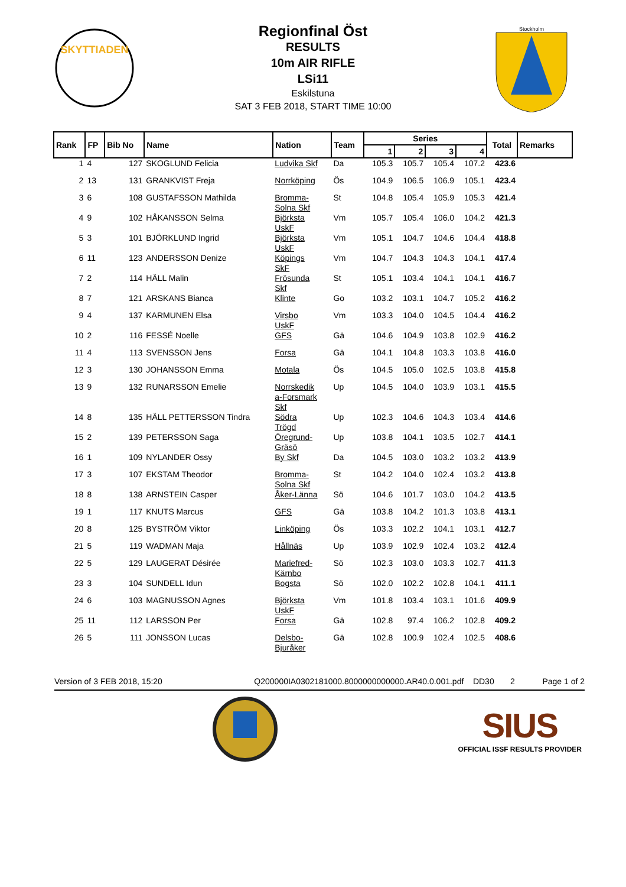SKYTTIADEN
Regionfinal Öst
RESULTS
10m AIR RIFLE
LSi11
Eskilstuna
SAT 3 FEB 2018, START TIME 10:00
Stockholm
| Rank | FP | Bib No | Name | Nation | Team | Series | | | | Total | Remarks |
| --- | --- | --- | --- | --- | --- | --- | --- | --- | --- | --- | --- |
| | | | | | | 1 | 2 | 3 | 4 | | |
| 1 | 4 | 127 | SKOGLUND Felicia | Ludvika Skf | Da | 105.3 | 105.7 | 105.4 | 107.2 | 423.6 | |
| 2 | 13 | 131 | GRANKVIST Freja | Norrköping | Ös | 104.9 | 106.5 | 106.9 | 105.1 | 423.4 | |
| 3 | 6 | 108 | GUSTAFSSON Mathilda | Bromma- Solna Skf | St | 104.8 | 105.4 | 105.9 | 105.3 | 421.4 | |
| 4 | 9 | 102 | HÅKANSSON Selma | Björksta UskF | Vm | 105.7 | 105.4 | 106.0 | 104.2 | 421.3 | |
| 5 | 3 | 101 | BJÖRKLUND Ingrid | Björksta UskF | Vm | 105.1 | 104.7 | 104.6 | 104.4 | 418.8 | |
| 6 | 11 | 123 | ANDERSSON Denize | Köpings SkF | Vm | 104.7 | 104.3 | 104.3 | 104.1 | 417.4 | |
| 7 | 2 | 114 | HÄLL Malin | Frösunda Skf | St | 105.1 | 103.4 | 104.1 | 104.1 | 416.7 | |
| 8 | 7 | 121 | ARSKANS Bianca | Klinte | Go | 103.2 | 103.1 | 104.7 | 105.2 | 416.2 | |
| 9 | 4 | 137 | KARMUNEN Elsa | Virsbo UskF | Vm | 103.3 | 104.0 | 104.5 | 104.4 | 416.2 | |
| 10 | 2 | 116 | FESSÉ Noelle | GFS | Gä | 104.6 | 104.9 | 103.8 | 102.9 | 416.2 | |
| 11 | 4 | 113 | SVENSSON Jens | Forsa | Gä | 104.1 | 104.8 | 103.3 | 103.8 | 416.0 | |
| 12 | 3 | 130 | JOHANSSON Emma | Motala | Ös | 104.5 | 105.0 | 102.5 | 103.8 | 415.8 | |
| 13 | 9 | 132 | RUNARSSON Emelie | Norrskedik a-Forsmark Skf | Up | 104.5 | 104.0 | 103.9 | 103.1 | 415.5 | |
| 14 | 8 | 135 | HÄLL PETTERSSON Tindra | Södra Trögd | Up | 102.3 | 104.6 | 104.3 | 103.4 | 414.6 | |
| 15 | 2 | 139 | PETERSSON Saga | Öregrund- Gräsö | Up | 103.8 | 104.1 | 103.5 | 102.7 | 414.1 | |
| 16 | 1 | 109 | NYLANDER Ossy | By Skf | Da | 104.5 | 103.0 | 103.2 | 103.2 | 413.9 | |
| 17 | 3 | 107 | EKSTAM Theodor | Bromma- Solna Skf | St | 104.2 | 104.0 | 102.4 | 103.2 | 413.8 | |
| 18 | 8 | 138 | ARNSTEIN Casper | Åker-Länna | Sö | 104.6 | 101.7 | 103.0 | 104.2 | 413.5 | |
| 19 | 1 | 117 | KNUTS Marcus | GFS | Gä | 103.8 | 104.2 | 101.3 | 103.8 | 413.1 | |
| 20 | 8 | 125 | BYSTRÖM Viktor | Linköping | Ös | 103.3 | 102.2 | 104.1 | 103.1 | 412.7 | |
| 21 | 5 | 119 | WADMAN Maja | Hållnäs | Up | 103.9 | 102.9 | 102.4 | 103.2 | 412.4 | |
| 22 | 5 | 129 | LAUGERAT Désirée | Mariefred- Kärnbo | Sö | 102.3 | 103.0 | 103.3 | 102.7 | 411.3 | |
| 23 | 3 | 104 | SUNDELL Idun | Bogsta | Sö | 102.0 | 102.2 | 102.8 | 104.1 | 411.1 | |
| 24 | 6 | 103 | MAGNUSSON Agnes | Björksta UskF | Vm | 101.8 | 103.4 | 103.1 | 101.6 | 409.9 | |
| 25 | 11 | 112 | LARSSON Per | Forsa | Gä | 102.8 | 97.4 | 106.2 | 102.8 | 409.2 | |
| 26 | 5 | 111 | JONSSON Lucas | Delsbo- Bjuråker | Gä | 102.8 | 100.9 | 102.4 | 102.5 | 408.6 | |
Version of 3 FEB 2018, 15:20 Q200000IA0302181000.8000000000000.AR40.0.001.pdf DD30 2 Page 1 of 2
SIUS
OFFICIAL ISSF RESULTS PROVIDER